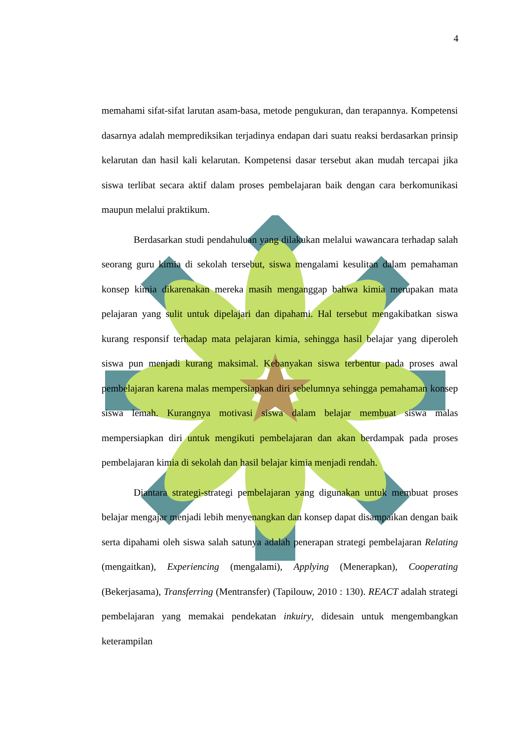4
memahami sifat-sifat larutan asam-basa, metode pengukuran, dan terapannya. Kompetensi dasarnya adalah memprediksikan terjadinya endapan dari suatu reaksi berdasarkan prinsip kelarutan dan hasil kali kelarutan. Kompetensi dasar tersebut akan mudah tercapai jika siswa terlibat secara aktif dalam proses pembelajaran baik dengan cara berkomunikasi maupun melalui praktikum.
Berdasarkan studi pendahuluan yang dilakukan melalui wawancara terhadap salah seorang guru kimia di sekolah tersebut, siswa mengalami kesulitan dalam pemahaman konsep kimia dikarenakan mereka masih menganggap bahwa kimia merupakan mata pelajaran yang sulit untuk dipelajari dan dipahami. Hal tersebut mengakibatkan siswa kurang responsif terhadap mata pelajaran kimia, sehingga hasil belajar yang diperoleh siswa pun menjadi kurang maksimal. Kebanyakan siswa terbentur pada proses awal pembelajaran karena malas mempersiapkan diri sebelumnya sehingga pemahaman konsep siswa lemah. Kurangnya motivasi siswa dalam belajar membuat siswa malas mempersiapkan diri untuk mengikuti pembelajaran dan akan berdampak pada proses pembelajaran kimia di sekolah dan hasil belajar kimia menjadi rendah.
Diantara strategi-strategi pembelajaran yang digunakan untuk membuat proses belajar mengajar menjadi lebih menyenangkan dan konsep dapat disampaikan dengan baik serta dipahami oleh siswa salah satunya adalah penerapan strategi pembelajaran Relating (mengaitkan), Experiencing (mengalami), Applying (Menerapkan), Cooperating (Bekerjasama), Transferring (Mentransfer) (Tapilouw, 2010 : 130). REACT adalah strategi pembelajaran yang memakai pendekatan inkuiry, didesain untuk mengembangkan keterampilan